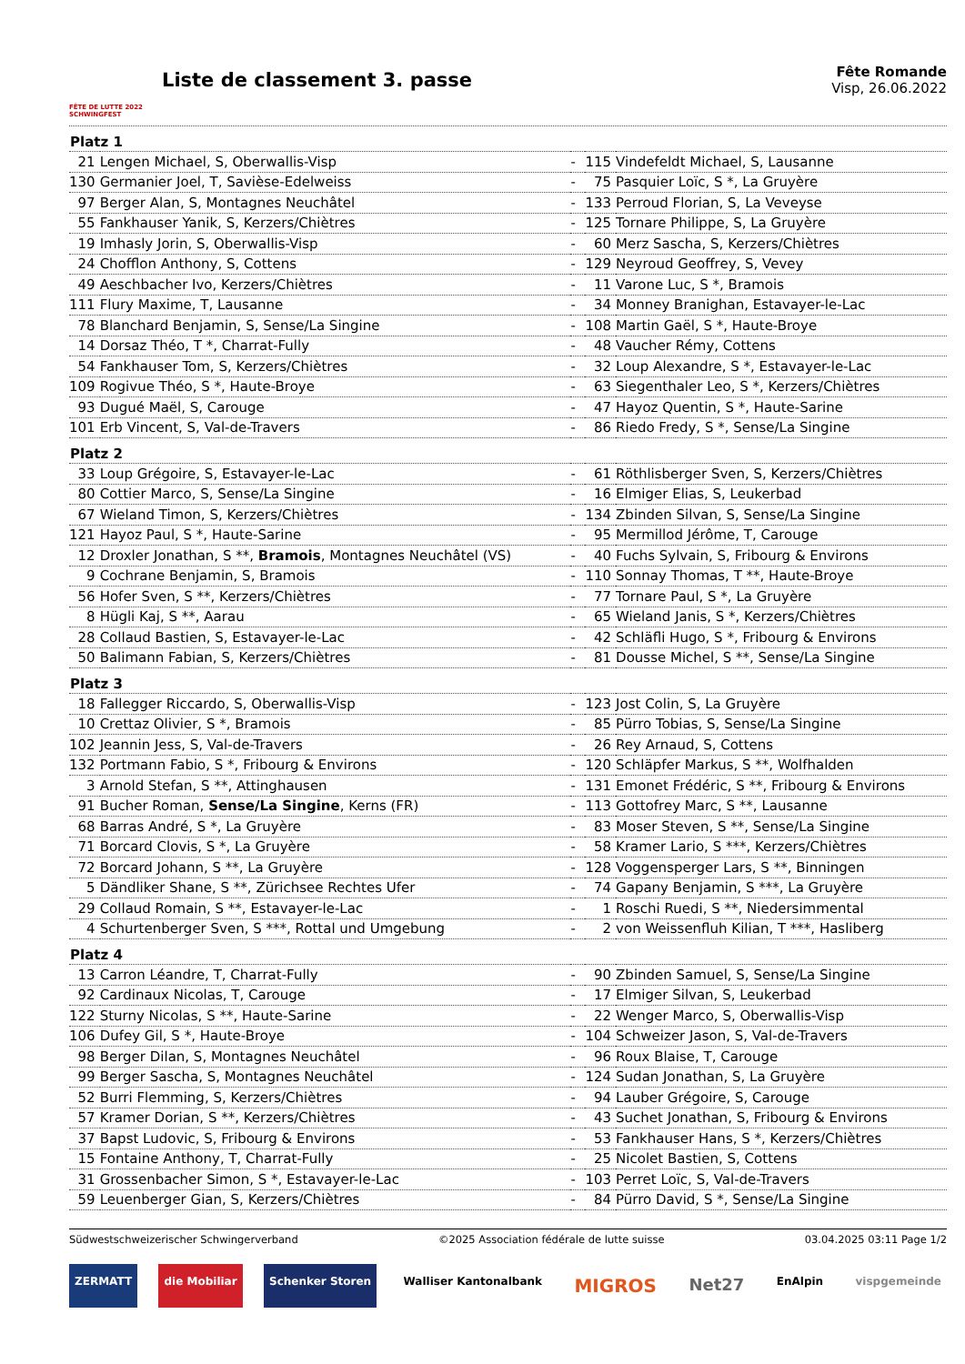FÊTE DE LUTTE 2022 SCHWINGFEST
Liste de classement 3. passe
Fête Romande
Visp, 26.06.2022
| Platz 1 | | | | |
| --- | --- | --- | --- | --- |
| 21 | Lengen Michael, S, Oberwallis-Visp | - | 115 | Vindefeldt Michael, S, Lausanne |
| 130 | Germanier Joel, T, Savièse-Edelweiss | - | 75 | Pasquier Loïc, S *, La Gruyère |
| 97 | Berger Alan, S, Montagnes Neuchâtel | - | 133 | Perroud Florian, S, La Veveyse |
| 55 | Fankhauser Yanik, S, Kerzers/Chiètres | - | 125 | Tornare Philippe, S, La Gruyère |
| 19 | Imhasly Jorin, S, Oberwallis-Visp | - | 60 | Merz Sascha, S, Kerzers/Chiètres |
| 24 | Chofflon Anthony, S, Cottens | - | 129 | Neyroud Geoffrey, S, Vevey |
| 49 | Aeschbacher Ivo, Kerzers/Chiètres | - | 11 | Varone Luc, S *, Bramois |
| 111 | Flury Maxime, T, Lausanne | - | 34 | Monney Branighan, Estavayer-le-Lac |
| 78 | Blanchard Benjamin, S, Sense/La Singine | - | 108 | Martin Gaël, S *, Haute-Broye |
| 14 | Dorsaz Théo, T *, Charrat-Fully | - | 48 | Vaucher Rémy, Cottens |
| 54 | Fankhauser Tom, S, Kerzers/Chiètres | - | 32 | Loup Alexandre, S *, Estavayer-le-Lac |
| 109 | Rogivue Théo, S *, Haute-Broye | - | 63 | Siegenthaler Leo, S *, Kerzers/Chiètres |
| 93 | Dugué Maël, S, Carouge | - | 47 | Hayoz Quentin, S *, Haute-Sarine |
| 101 | Erb Vincent, S, Val-de-Travers | - | 86 | Riedo Fredy, S *, Sense/La Singine |
| Platz 2 | | | | |
| 33 | Loup Grégoire, S, Estavayer-le-Lac | - | 61 | Röthlisberger Sven, S, Kerzers/Chiètres |
| 80 | Cottier Marco, S, Sense/La Singine | - | 16 | Elmiger Elias, S, Leukerbad |
| 67 | Wieland Timon, S, Kerzers/Chiètres | - | 134 | Zbinden Silvan, S, Sense/La Singine |
| 121 | Hayoz Paul, S *, Haute-Sarine | - | 95 | Mermillod Jérôme, T, Carouge |
| 12 | Droxler Jonathan, S **, Bramois , Montagnes Neuchâtel (VS) | - | 40 | Fuchs Sylvain, S, Fribourg & Environs |
| 9 | Cochrane Benjamin, S, Bramois | - | 110 | Sonnay Thomas, T **, Haute-Broye |
| 56 | Hofer Sven, S **, Kerzers/Chiètres | - | 77 | Tornare Paul, S *, La Gruyère |
| 8 | Hügli Kaj, S **, Aarau | - | 65 | Wieland Janis, S *, Kerzers/Chiètres |
| 28 | Collaud Bastien, S, Estavayer-le-Lac | - | 42 | Schläfli Hugo, S *, Fribourg & Environs |
| 50 | Balimann Fabian, S, Kerzers/Chiètres | - | 81 | Dousse Michel, S **, Sense/La Singine |
| Platz 3 | | | | |
| 18 | Fallegger Riccardo, S, Oberwallis-Visp | - | 123 | Jost Colin, S, La Gruyère |
| 10 | Crettaz Olivier, S *, Bramois | - | 85 | Pürro Tobias, S, Sense/La Singine |
| 102 | Jeannin Jess, S, Val-de-Travers | - | 26 | Rey Arnaud, S, Cottens |
| 132 | Portmann Fabio, S *, Fribourg & Environs | - | 120 | Schläpfer Markus, S **, Wolfhalden |
| 3 | Arnold Stefan, S **, Attinghausen | - | 131 | Emonet Frédéric, S **, Fribourg & Environs |
| 91 | Bucher Roman, Sense/La Singine , Kerns (FR) | - | 113 | Gottofrey Marc, S **, Lausanne |
| 68 | Barras André, S *, La Gruyère | - | 83 | Moser Steven, S **, Sense/La Singine |
| 71 | Borcard Clovis, S *, La Gruyère | - | 58 | Kramer Lario, S ***, Kerzers/Chiètres |
| 72 | Borcard Johann, S **, La Gruyère | - | 128 | Voggensperger Lars, S **, Binningen |
| 5 | Dändliker Shane, S **, Zürichsee Rechtes Ufer | - | 74 | Gapany Benjamin, S ***, La Gruyère |
| 29 | Collaud Romain, S **, Estavayer-le-Lac | - | 1 | Roschi Ruedi, S **, Niedersimmental |
| 4 | Schurtenberger Sven, S ***, Rottal und Umgebung | - | 2 | von Weissenfluh Kilian, T ***, Hasliberg |
| Platz 4 | | | | |
| 13 | Carron Léandre, T, Charrat-Fully | - | 90 | Zbinden Samuel, S, Sense/La Singine |
| 92 | Cardinaux Nicolas, T, Carouge | - | 17 | Elmiger Silvan, S, Leukerbad |
| 122 | Sturny Nicolas, S **, Haute-Sarine | - | 22 | Wenger Marco, S, Oberwallis-Visp |
| 106 | Dufey Gil, S *, Haute-Broye | - | 104 | Schweizer Jason, S, Val-de-Travers |
| 98 | Berger Dilan, S, Montagnes Neuchâtel | - | 96 | Roux Blaise, T, Carouge |
| 99 | Berger Sascha, S, Montagnes Neuchâtel | - | 124 | Sudan Jonathan, S, La Gruyère |
| 52 | Burri Flemming, S, Kerzers/Chiètres | - | 94 | Lauber Grégoire, S, Carouge |
| 57 | Kramer Dorian, S **, Kerzers/Chiètres | - | 43 | Suchet Jonathan, S, Fribourg & Environs |
| 37 | Bapst Ludovic, S, Fribourg & Environs | - | 53 | Fankhauser Hans, S *, Kerzers/Chiètres |
| 15 | Fontaine Anthony, T, Charrat-Fully | - | 25 | Nicolet Bastien, S, Cottens |
| 31 | Grossenbacher Simon, S *, Estavayer-le-Lac | - | 103 | Perret Loïc, S, Val-de-Travers |
| 59 | Leuenberger Gian, S, Kerzers/Chiètres | - | 84 | Pürro David, S *, Sense/La Singine |
Südwestschweizerischer Schwingerverband ©2025 Association fédérale de lutte suisse 03.04.2025 03:11 Page 1/2
ZERMATT die Mobiliar Schenker Storen Walliser Kantonalbank MIGROS Net27 EnAlpin vispgemeinde